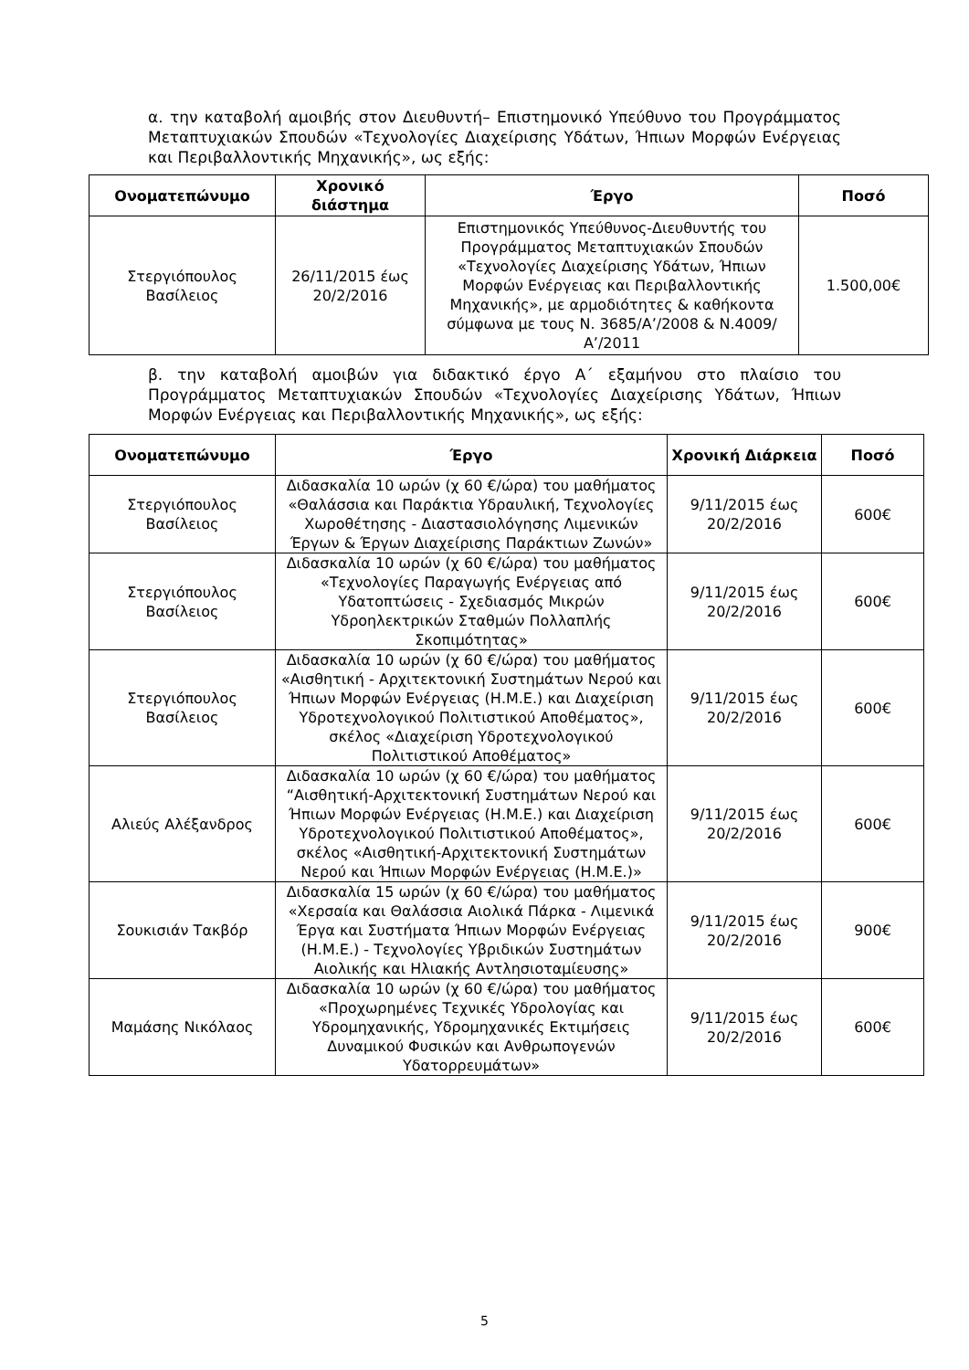α. την καταβολή αμοιβής στον Διευθυντή– Επιστημονικό Υπεύθυνο του Προγράμματος Μεταπτυχιακών Σπουδών «Τεχνολογίες Διαχείρισης Υδάτων, Ήπιων Μορφών Ενέργειας και Περιβαλλοντικής Μηχανικής», ως εξής:
| Ονοματεπώνυμο | Χρονικό διάστημα | Έργο | Ποσό |
| --- | --- | --- | --- |
| Στεργιόπουλος Βασίλειος | 26/11/2015 έως 20/2/2016 | Επιστημονικός Υπεύθυνος-Διευθυντής του Προγράμματος Μεταπτυχιακών Σπουδών «Τεχνολογίες Διαχείρισης Υδάτων, Ήπιων Μορφών Ενέργειας και Περιβαλλοντικής Μηχανικής», με αρμοδιότητες & καθήκοντα σύμφωνα με τους Ν. 3685/Α’/2008 & Ν.4009/Α’/2011 | 1.500,00€ |
β. την καταβολή αμοιβών για διδακτικό έργο Α΄ εξαμήνου στο πλαίσιο του Προγράμματος Μεταπτυχιακών Σπουδών «Τεχνολογίες Διαχείρισης Υδάτων, Ήπιων Μορφών Ενέργειας και Περιβαλλοντικής Μηχανικής», ως εξής:
| Ονοματεπώνυμο | Έργο | Χρονική Διάρκεια | Ποσό |
| --- | --- | --- | --- |
| Στεργιόπουλος Βασίλειος | Διδασκαλία 10 ωρών (χ 60 €/ώρα) του μαθήματος «Θαλάσσια και Παράκτια Υδραυλική, Τεχνολογίες Χωροθέτησης - Διαστασιολόγησης Λιμενικών Έργων & Έργων Διαχείρισης Παράκτιων Ζωνών» | 9/11/2015 έως 20/2/2016 | 600€ |
| Στεργιόπουλος Βασίλειος | Διδασκαλία 10 ωρών (χ 60 €/ώρα) του μαθήματος «Τεχνολογίες Παραγωγής Ενέργειας από Υδατοπτώσεις - Σχεδιασμός Μικρών Υδροηλεκτρικών Σταθμών Πολλαπλής Σκοπιμότητας» | 9/11/2015 έως 20/2/2016 | 600€ |
| Στεργιόπουλος Βασίλειος | Διδασκαλία 10 ωρών (χ 60 €/ώρα) του μαθήματος «Αισθητική - Αρχιτεκτονική Συστημάτων Νερού και Ήπιων Μορφών Ενέργειας (Η.Μ.Ε.) και Διαχείριση Υδροτεχνολογικού Πολιτιστικού Αποθέματος», σκέλος «Διαχείριση Υδροτεχνολογικού Πολιτιστικού Αποθέματος» | 9/11/2015 έως 20/2/2016 | 600€ |
| Αλιεύς Αλέξανδρος | Διδασκαλία 10 ωρών (χ 60 €/ώρα) του μαθήματος “Αισθητική-Αρχιτεκτονική Συστημάτων Νερού και Ήπιων Μορφών Ενέργειας (Η.Μ.Ε.) και Διαχείριση Υδροτεχνολογικού Πολιτιστικού Αποθέματος», σκέλος «Αισθητική-Αρχιτεκτονική Συστημάτων Νερού και Ήπιων Μορφών Ενέργειας (Η.Μ.Ε.)» | 9/11/2015 έως 20/2/2016 | 600€ |
| Σουκισιάν Τακβόρ | Διδασκαλία 15 ωρών (χ 60 €/ώρα) του μαθήματος «Χερσαία και Θαλάσσια Αιολικά Πάρκα - Λιμενικά Έργα και Συστήματα Ήπιων Μορφών Ενέργειας (Η.Μ.Ε.) - Τεχνολογίες Υβριδικών Συστημάτων Αιολικής και Ηλιακής Αντλησιοταμίευσης» | 9/11/2015 έως 20/2/2016 | 900€ |
| Μαμάσης Νικόλαος | Διδασκαλία 10 ωρών (χ 60 €/ώρα) του μαθήματος «Προχωρημένες Τεχνικές Υδρολογίας και Υδρομηχανικής, Υδρομηχανικές Εκτιμήσεις Δυναμικού Φυσικών και Ανθρωπογενών Υδατορρευμάτων» | 9/11/2015 έως 20/2/2016 | 600€ |
5